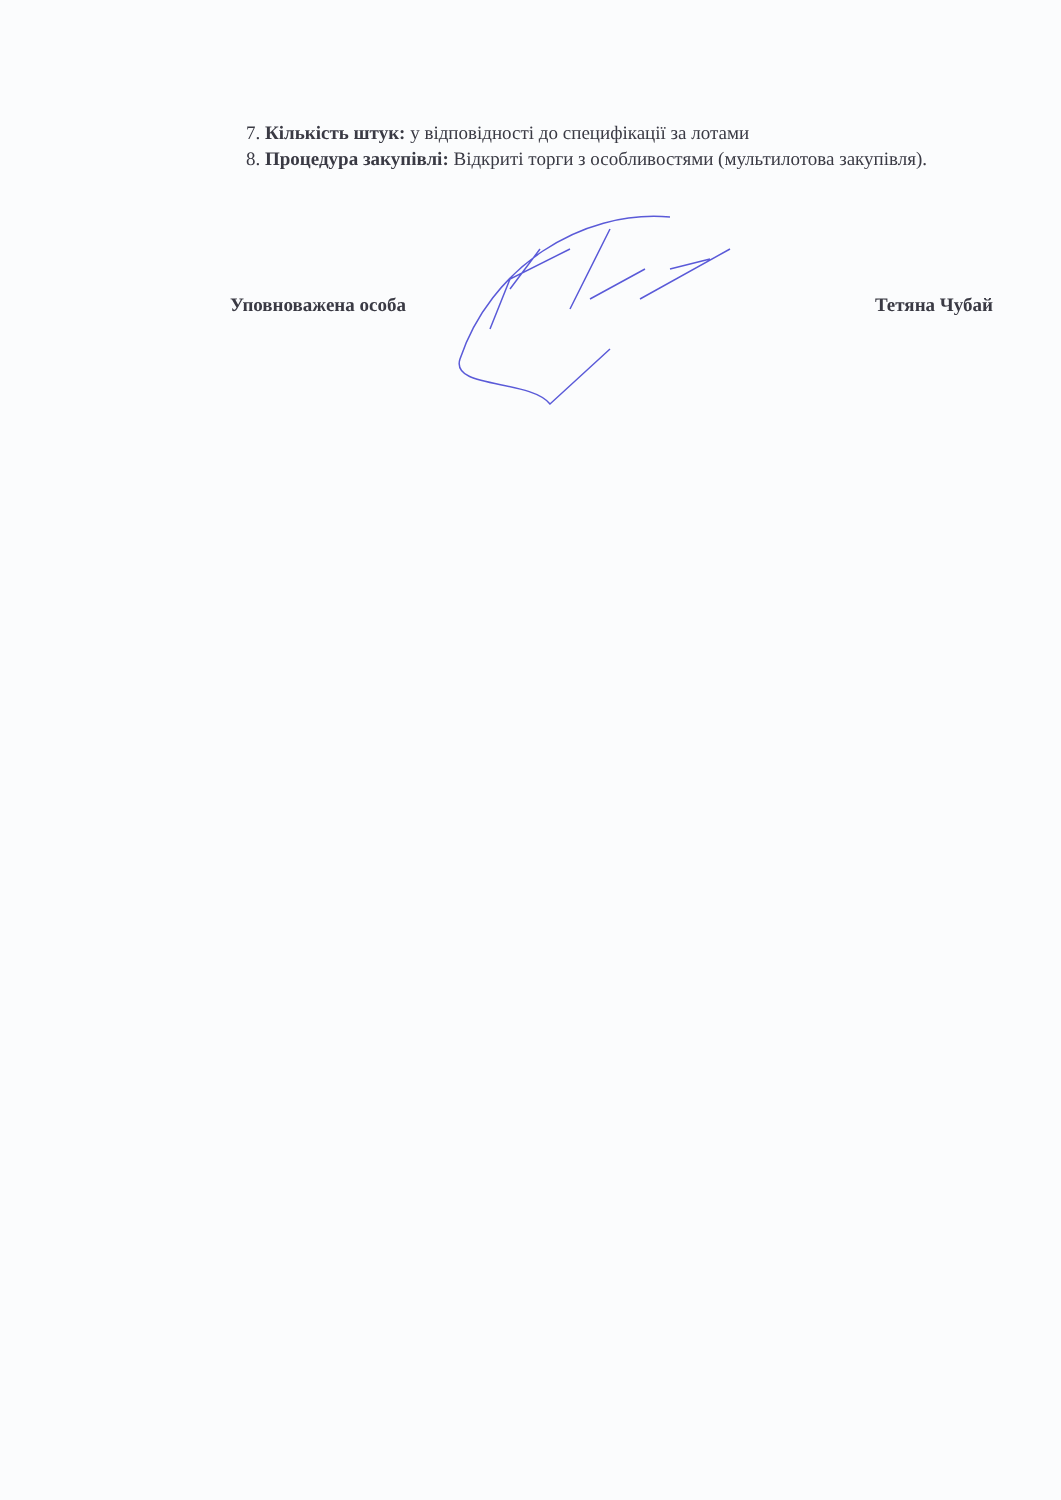7. Кількість штук: у відповідності до специфікації за лотами
8. Процедура закупівлі: Відкриті торги з особливостями (мультилотова закупівля).
Уповноважена особа Тетяна Чубай